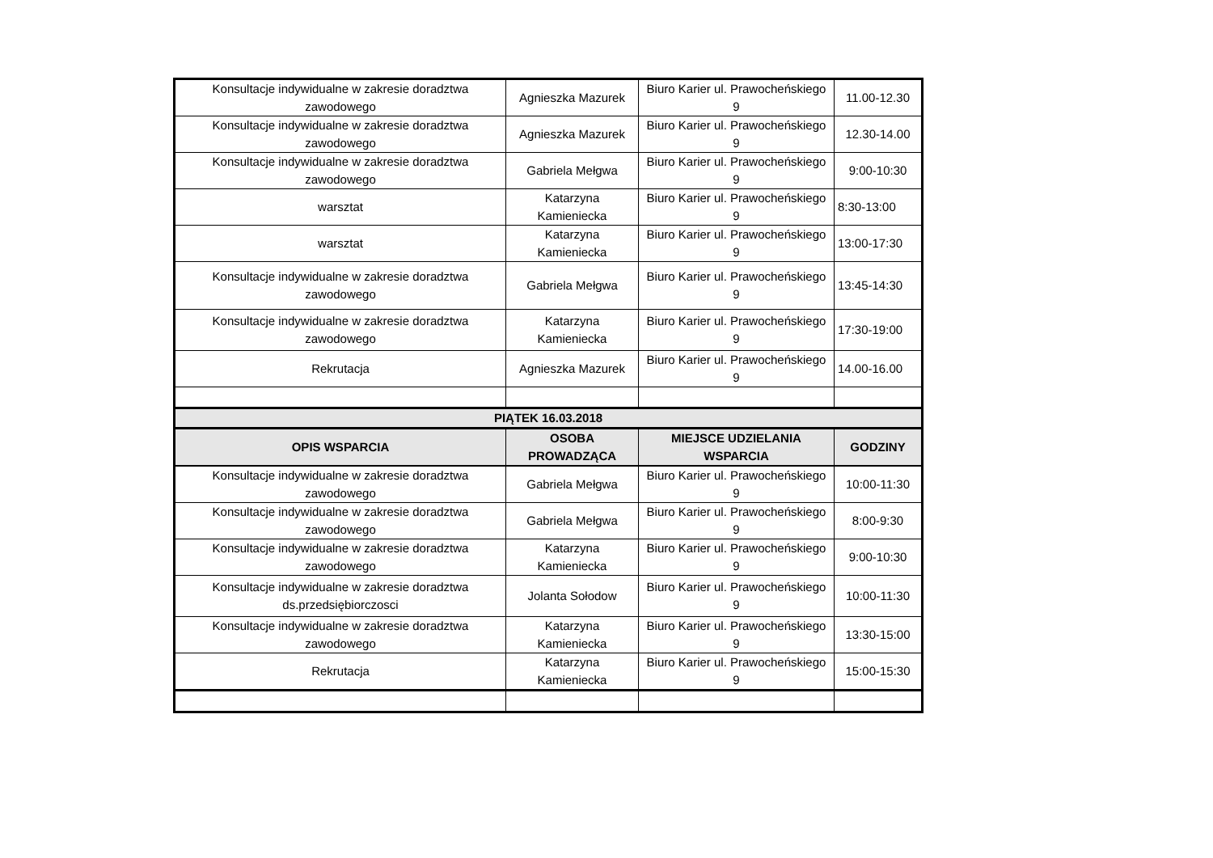| Konsultacje indywidualne w zakresie doradztwa zawodowego | Agnieszka Mazurek | Biuro Karier ul. Prawocheńskiego 9 | 11.00-12.30 |
| Konsultacje indywidualne w zakresie doradztwa zawodowego | Agnieszka Mazurek | Biuro Karier ul. Prawocheńskiego 9 | 12.30-14.00 |
| Konsultacje indywidualne w zakresie doradztwa zawodowego | Gabriela Mełgwa | Biuro Karier ul. Prawocheńskiego 9 | 9:00-10:30 |
| warsztat | Katarzyna Kamieniecka | Biuro Karier ul. Prawocheńskiego 9 | 8:30-13:00 |
| warsztat | Katarzyna Kamieniecka | Biuro Karier ul. Prawocheńskiego 9 | 13:00-17:30 |
| Konsultacje indywidualne w zakresie doradztwa zawodowego | Gabriela Mełgwa | Biuro Karier ul. Prawocheńskiego 9 | 13:45-14:30 |
| Konsultacje indywidualne w zakresie doradztwa zawodowego | Katarzyna Kamieniecka | Biuro Karier ul. Prawocheńskiego 9 | 17:30-19:00 |
| Rekrutacja | Agnieszka Mazurek | Biuro Karier ul. Prawocheńskiego 9 | 14.00-16.00 |
| PIĄTEK 16.03.2018 | | | |
| OPIS WSPARCIA | OSOBA PROWADZĄCA | MIEJSCE UDZIELANIA WSPARCIA | GODZINY |
| Konsultacje indywidualne w zakresie doradztwa zawodowego | Gabriela Mełgwa | Biuro Karier ul. Prawocheńskiego 9 | 10:00-11:30 |
| Konsultacje indywidualne w zakresie doradztwa zawodowego | Gabriela Mełgwa | Biuro Karier ul. Prawocheńskiego 9 | 8:00-9:30 |
| Konsultacje indywidualne w zakresie doradztwa zawodowego | Katarzyna Kamieniecka | Biuro Karier ul. Prawocheńskiego 9 | 9:00-10:30 |
| Konsultacje indywidualne w zakresie doradztwa ds.przedsiębiorczosci | Jolanta Sołodow | Biuro Karier ul. Prawocheńskiego 9 | 10:00-11:30 |
| Konsultacje indywidualne w zakresie doradztwa zawodowego | Katarzyna Kamieniecka | Biuro Karier ul. Prawocheńskiego 9 | 13:30-15:00 |
| Rekrutacja | Katarzyna Kamieniecka | Biuro Karier ul. Prawocheńskiego 9 | 15:00-15:30 |